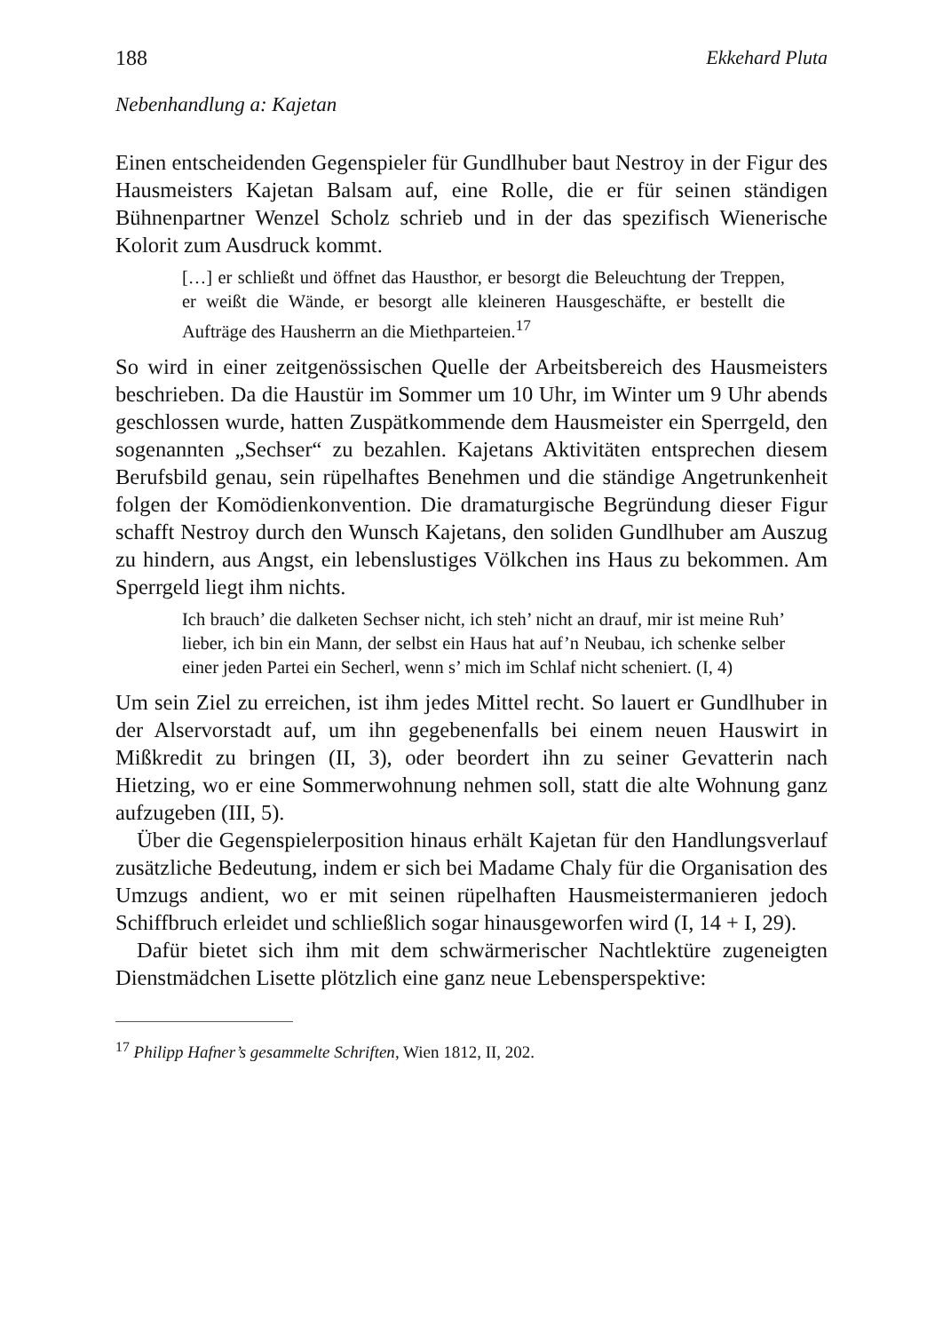188 Ekkehard Pluta
Nebenhandlung a: Kajetan
Einen entscheidenden Gegenspieler für Gundlhuber baut Nestroy in der Figur des Hausmeisters Kajetan Balsam auf, eine Rolle, die er für seinen ständigen Bühnenpartner Wenzel Scholz schrieb und in der das spezifisch Wienerische Kolorit zum Ausdruck kommt.
[…] er schließt und öffnet das Hausthor, er besorgt die Beleuchtung der Treppen, er weißt die Wände, er besorgt alle kleineren Hausgeschäfte, er bestellt die Aufträge des Hausherrn an die Miethparteien.<sup>17</sup>
So wird in einer zeitgenössischen Quelle der Arbeitsbereich des Hausmeisters beschrieben. Da die Haustür im Sommer um 10 Uhr, im Winter um 9 Uhr abends geschlossen wurde, hatten Zuspätkommende dem Hausmeister ein Sperrgeld, den sogenannten „Sechser“ zu bezahlen. Kajetans Aktivitäten entsprechen diesem Berufsbild genau, sein rüpelhaftes Benehmen und die ständige Angetrunkenheit folgen der Komödienkonvention. Die dramaturgische Begründung dieser Figur schafft Nestroy durch den Wunsch Kajetans, den soliden Gundlhuber am Auszug zu hindern, aus Angst, ein lebenslustiges Völkchen ins Haus zu bekommen. Am Sperrgeld liegt ihm nichts.
Ich brauch’ die dalketen Sechser nicht, ich steh’ nicht an drauf, mir ist meine Ruh’ lieber, ich bin ein Mann, der selbst ein Haus hat auf’n Neubau, ich schenke selber einer jeden Partei ein Secherl, wenn s’ mich im Schlaf nicht scheniert. (I, 4)
Um sein Ziel zu erreichen, ist ihm jedes Mittel recht. So lauert er Gundlhuber in der Alservorstadt auf, um ihn gegebenenfalls bei einem neuen Hauswirt in Mißkredit zu bringen (II, 3), oder beordert ihn zu seiner Gevatterin nach Hietzing, wo er eine Sommerwohnung nehmen soll, statt die alte Wohnung ganz aufzugeben (III, 5).
Über die Gegenspielerposition hinaus erhält Kajetan für den Handlungsverlauf zusätzliche Bedeutung, indem er sich bei Madame Chaly für die Organisation des Umzugs andient, wo er mit seinen rüpelhaften Hausmeistermanieren jedoch Schiffbruch erleidet und schließlich sogar hinausgeworfen wird (I, 14 + I, 29).
Dafür bietet sich ihm mit dem schwärmerischer Nachtlektüre zugeneigten Dienstmädchen Lisette plötzlich eine ganz neue Lebensperspektive:
<sup>17</sup> Philipp Hafner’s gesammelte Schriften, Wien 1812, II, 202.